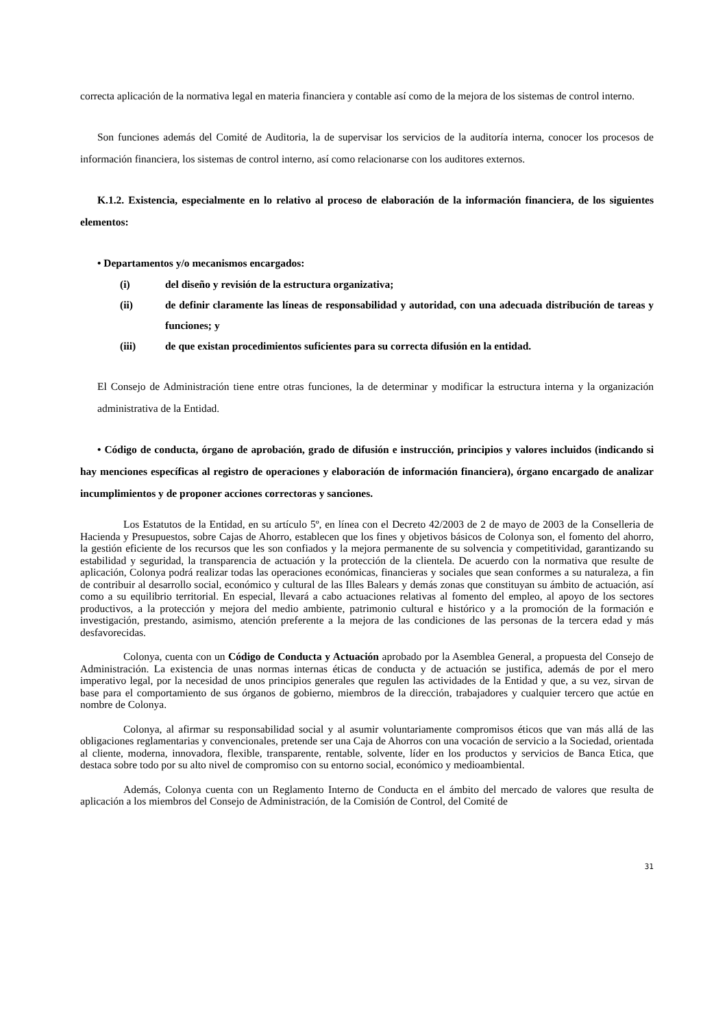correcta aplicación de la normativa legal en materia financiera y contable así como de la mejora de los sistemas de control interno.
Son funciones además del Comité de Auditoria, la de supervisar los servicios de la auditoría interna, conocer los procesos de información financiera, los sistemas de control interno, así como relacionarse con los auditores externos.
K.1.2. Existencia, especialmente en lo relativo al proceso de elaboración de la información financiera, de los siguientes elementos:
• Departamentos y/o mecanismos encargados:
(i) del diseño y revisión de la estructura organizativa;
(ii) de definir claramente las líneas de responsabilidad y autoridad, con una adecuada distribución de tareas y funciones; y
(iii) de que existan procedimientos suficientes para su correcta difusión en la entidad.
El Consejo de Administración tiene entre otras funciones, la de determinar y modificar la estructura interna y la organización administrativa de la Entidad.
• Código de conducta, órgano de aprobación, grado de difusión e instrucción, principios y valores incluidos (indicando si hay menciones específicas al registro de operaciones y elaboración de información financiera), órgano encargado de analizar incumplimientos y de proponer acciones correctoras y sanciones.
Los Estatutos de la Entidad, en su artículo 5º, en línea con el Decreto 42/2003 de 2 de mayo de 2003 de la Conselleria de Hacienda y Presupuestos, sobre Cajas de Ahorro, establecen que los fines y objetivos básicos de Colonya son, el fomento del ahorro, la gestión eficiente de los recursos que les son confiados y la mejora permanente de su solvencia y competitividad, garantizando su estabilidad y seguridad, la transparencia de actuación y la protección de la clientela. De acuerdo con la normativa que resulte de aplicación, Colonya podrá realizar todas las operaciones económicas, financieras y sociales que sean conformes a su naturaleza, a fin de contribuir al desarrollo social, económico y cultural de las Illes Balears y demás zonas que constituyan su ámbito de actuación, así como a su equilibrio territorial. En especial, llevará a cabo actuaciones relativas al fomento del empleo, al apoyo de los sectores productivos, a la protección y mejora del medio ambiente, patrimonio cultural e histórico y a la promoción de la formación e investigación, prestando, asimismo, atención preferente a la mejora de las condiciones de las personas de la tercera edad y más desfavorecidas.
Colonya, cuenta con un Código de Conducta y Actuación aprobado por la Asemblea General, a propuesta del Consejo de Administración. La existencia de unas normas internas éticas de conducta y de actuación se justifica, además de por el mero imperativo legal, por la necesidad de unos principios generales que regulen las actividades de la Entidad y que, a su vez, sirvan de base para el comportamiento de sus órganos de gobierno, miembros de la dirección, trabajadores y cualquier tercero que actúe en nombre de Colonya.
Colonya, al afirmar su responsabilidad social y al asumir voluntariamente compromisos éticos que van más allá de las obligaciones reglamentarias y convencionales, pretende ser una Caja de Ahorros con una vocación de servicio a la Sociedad, orientada al cliente, moderna, innovadora, flexible, transparente, rentable, solvente, líder en los productos y servicios de Banca Etica, que destaca sobre todo por su alto nivel de compromiso con su entorno social, económico y medioambiental.
Además, Colonya cuenta con un Reglamento Interno de Conducta en el ámbito del mercado de valores que resulta de aplicación a los miembros del Consejo de Administración, de la Comisión de Control, del Comité de
31